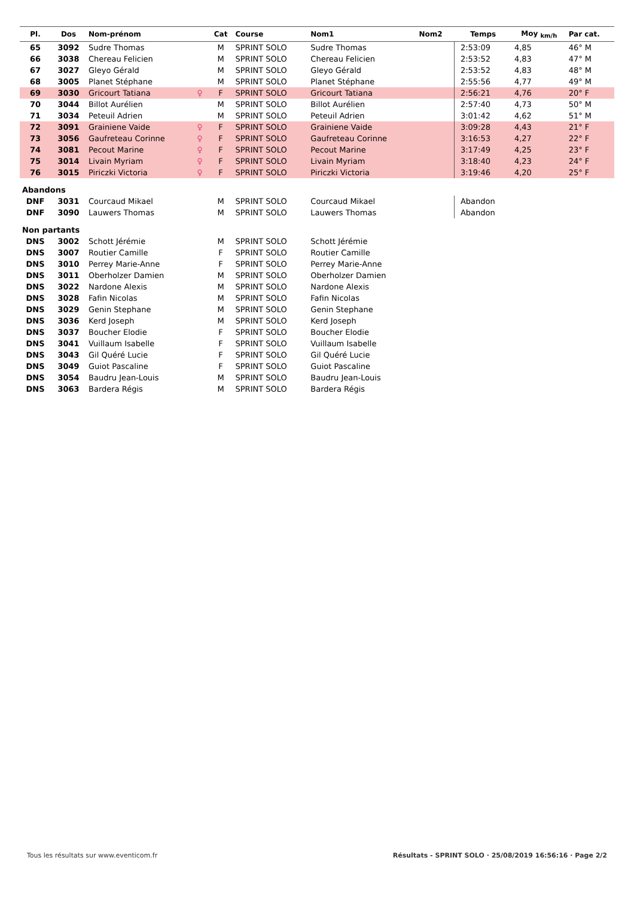| Pl. | Dos | Nom-prénom | | Cat | Course | Nom1 | Nom2 | Temps | Moy <sub>km/h</sub> | Par cat. |
| --- | --- | --- | --- | --- | --- | --- | --- | --- | --- | --- |
| 65 | 3092 | Sudre Thomas | | M | SPRINT SOLO | Sudre Thomas | | 2:53:09 | 4,85 | 46° M |
| 66 | 3038 | Chereau Felicien | | M | SPRINT SOLO | Chereau Felicien | | 2:53:52 | 4,83 | 47° M |
| 67 | 3027 | Gleyo Gérald | | M | SPRINT SOLO | Gleyo Gérald | | 2:53:52 | 4,83 | 48° M |
| 68 | 3005 | Planet Stéphane | | M | SPRINT SOLO | Planet Stéphane | | 2:55:56 | 4,77 | 49° M |
| 69 | 3030 | Gricourt Tatiana | ♀ | F | SPRINT SOLO | Gricourt Tatiana | | 2:56:21 | 4,76 | 20° F |
| 70 | 3044 | Billot Aurélien | | M | SPRINT SOLO | Billot Aurélien | | 2:57:40 | 4,73 | 50° M |
| 71 | 3034 | Peteuil Adrien | | M | SPRINT SOLO | Peteuil Adrien | | 3:01:42 | 4,62 | 51° M |
| 72 | 3091 | Grainiene Vaide | ♀ | F | SPRINT SOLO | Grainiene Vaide | | 3:09:28 | 4,43 | 21° F |
| 73 | 3056 | Gaufreteau Corinne | ♀ | F | SPRINT SOLO | Gaufreteau Corinne | | 3:16:53 | 4,27 | 22° F |
| 74 | 3081 | Pecout Marine | ♀ | F | SPRINT SOLO | Pecout Marine | | 3:17:49 | 4,25 | 23° F |
| 75 | 3014 | Livain Myriam | ♀ | F | SPRINT SOLO | Livain Myriam | | 3:18:40 | 4,23 | 24° F |
| 76 | 3015 | Piriczki Victoria | ♀ | F | SPRINT SOLO | Piriczki Victoria | | 3:19:46 | 4,20 | 25° F |
| Abandons | | | | | | | | | | |
| DNF | 3031 | Courcaud Mikael | | M | SPRINT SOLO | Courcaud Mikael | | Abandon | | |
| DNF | 3090 | Lauwers Thomas | | M | SPRINT SOLO | Lauwers Thomas | | Abandon | | |
| Non partants | | | | | | | | | | |
| DNS | 3002 | Schott Jérémie | | M | SPRINT SOLO | Schott Jérémie | | | | |
| DNS | 3007 | Routier Camille | | F | SPRINT SOLO | Routier Camille | | | | |
| DNS | 3010 | Perrey Marie-Anne | | F | SPRINT SOLO | Perrey Marie-Anne | | | | |
| DNS | 3011 | Oberholzer Damien | | M | SPRINT SOLO | Oberholzer Damien | | | | |
| DNS | 3022 | Nardone Alexis | | M | SPRINT SOLO | Nardone Alexis | | | | |
| DNS | 3028 | Fafin Nicolas | | M | SPRINT SOLO | Fafin Nicolas | | | | |
| DNS | 3029 | Genin Stephane | | M | SPRINT SOLO | Genin Stephane | | | | |
| DNS | 3036 | Kerd Joseph | | M | SPRINT SOLO | Kerd Joseph | | | | |
| DNS | 3037 | Boucher Elodie | | F | SPRINT SOLO | Boucher Elodie | | | | |
| DNS | 3041 | Vuillaum Isabelle | | F | SPRINT SOLO | Vuillaum Isabelle | | | | |
| DNS | 3043 | Gil Quéré Lucie | | F | SPRINT SOLO | Gil Quéré Lucie | | | | |
| DNS | 3049 | Guiot Pascaline | | F | SPRINT SOLO | Guiot Pascaline | | | | |
| DNS | 3054 | Baudru Jean-Louis | | M | SPRINT SOLO | Baudru Jean-Louis | | | | |
| DNS | 3063 | Bardera Régis | | M | SPRINT SOLO | Bardera Régis | | | | |
Tous les résultats sur www.eventicom.fr
Résultats - SPRINT SOLO · 25/08/2019 16:56:16 · Page 2/2